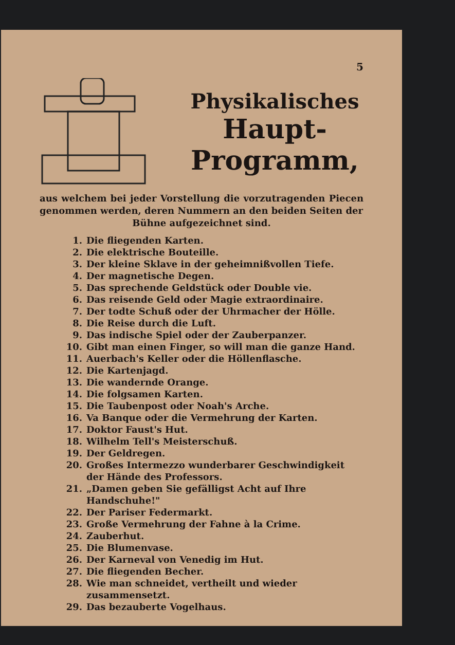5
Physikalisches
Haupt-Programm,
aus welchem bei jeder Vorstellung die vorzutragenden Piecen genommen werden, deren Nummern an den beiden Seiten der
Bühne aufgezeichnet sind.
1. Die fliegenden Karten.
2. Die elektrische Bouteille.
3. Der kleine Sklave in der geheimnißvollen Tiefe.
4. Der magnetische Degen.
5. Das sprechende Geldstück oder Double vie.
6. Das reisende Geld oder Magie extraordinaire.
7. Der todte Schuß oder der Uhrmacher der Hölle.
8. Die Reise durch die Luft.
9. Das indische Spiel oder der Zauberpanzer.
10. Gibt man einen Finger, so will man die ganze Hand.
11. Auerbach's Keller oder die Höllenflasche.
12. Die Kartenjagd.
13. Die wandernde Orange.
14. Die folgsamen Karten.
15. Die Taubenpost oder Noah's Arche.
16. Va Banque oder die Vermehrung der Karten.
17. Doktor Faust's Hut.
18. Wilhelm Tell's Meisterschuß.
19. Der Geldregen.
20. Großes Intermezzo wunderbarer Geschwindigkeit der Hände des Professors.
21. „Damen geben Sie gefälligst Acht auf Ihre Handschuhe!"
22. Der Pariser Federmarkt.
23. Große Vermehrung der Fahne à la Crime.
24. Zauberhut.
25. Die Blumenvase.
26. Der Karneval von Venedig im Hut.
27. Die fliegenden Becher.
28. Wie man schneidet, vertheilt und wieder zusammensetzt.
29. Das bezauberte Vogelhaus.